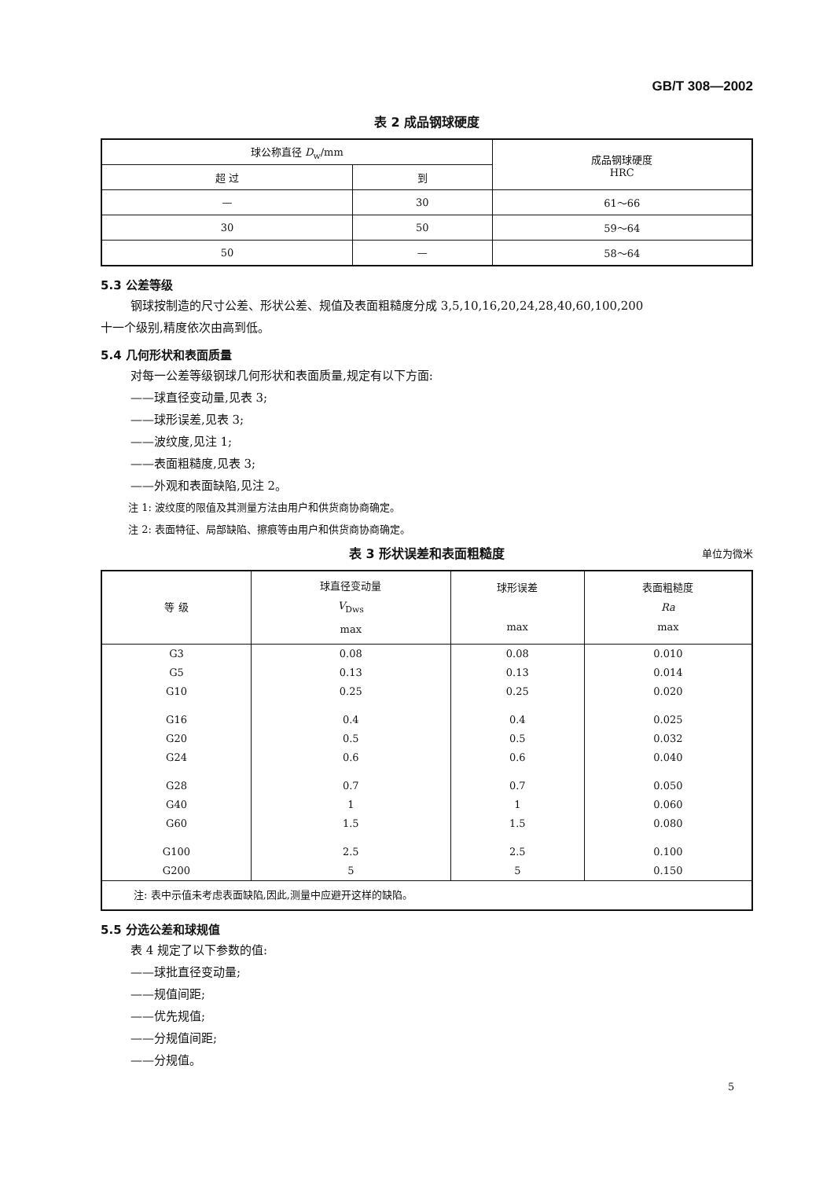GB/T 308—2002
表 2 成品钢球硬度
| 球公称直径 D<sub>w</sub>/mm | | 成品钢球硬度 HRC |
| --- | --- | --- |
| 超 过 | 到 | |
| — | 30 | 61～66 |
| 30 | 50 | 59～64 |
| 50 | — | 58～64 |
5.3 公差等级
钢球按制造的尺寸公差、形状公差、规值及表面粗糙度分成 3,5,10,16,20,24,28,40,60,100,200
十一个级别,精度依次由高到低。
5.4 几何形状和表面质量
对每一公差等级钢球几何形状和表面质量,规定有以下方面:
——球直径变动量,见表 3;
——球形误差,见表 3;
——波纹度,见注 1;
——表面粗糙度,见表 3;
——外观和表面缺陷,见注 2。
注 1: 波纹度的限值及其测量方法由用户和供货商协商确定。
注 2: 表面特征、局部缺陷、擦痕等由用户和供货商协商确定。
表 3 形状误差和表面粗糙度 单位为微米
| 等 级 | 球直径变动量 V<sub>Dws</sub> max | 球形误差 max | 表面粗糙度 Ra max |
| --- | --- | --- | --- |
| G3 G5 G10 | 0.08 0.13 0.25 | 0.08 0.13 0.25 | 0.010 0.014 0.020 |
| G16 G20 G24 | 0.4 0.5 0.6 | 0.4 0.5 0.6 | 0.025 0.032 0.040 |
| G28 G40 G60 | 0.7 1 1.5 | 0.7 1 1.5 | 0.050 0.060 0.080 |
| G100 G200 | 2.5 5 | 2.5 5 | 0.100 0.150 |
| 注: 表中示值未考虑表面缺陷,因此,测量中应避开这样的缺陷。 | | | |
5.5 分选公差和球规值
表 4 规定了以下参数的值:
——球批直径变动量;
——规值间距;
——优先规值;
——分规值间距;
——分规值。
5